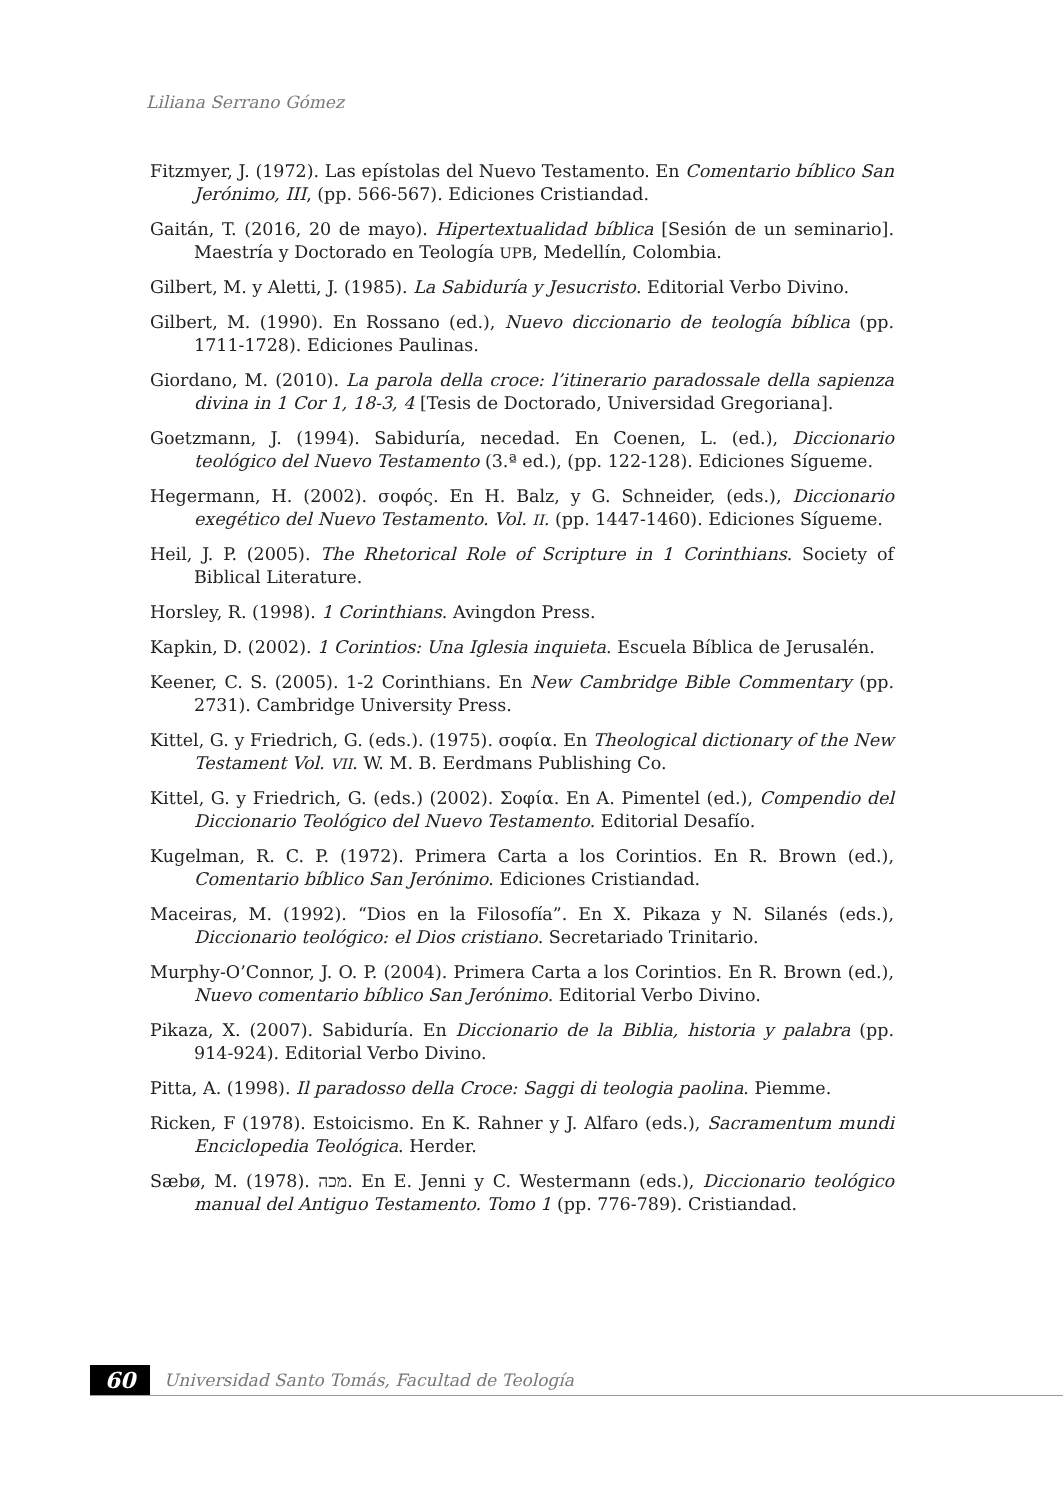Liliana Serrano Gómez
Fitzmyer, J. (1972). Las epístolas del Nuevo Testamento. En Comentario bíblico San Jerónimo, III, (pp. 566-567). Ediciones Cristiandad.
Gaitán, T. (2016, 20 de mayo). Hipertextualidad bíblica [Sesión de un seminario]. Maestría y Doctorado en Teología UPB, Medellín, Colombia.
Gilbert, M. y Aletti, J. (1985). La Sabiduría y Jesucristo. Editorial Verbo Divino.
Gilbert, M. (1990). En Rossano (ed.), Nuevo diccionario de teología bíblica (pp. 1711-1728). Ediciones Paulinas.
Giordano, M. (2010). La parola della croce: l’itinerario paradossale della sapienza divina in 1 Cor 1, 18-3, 4 [Tesis de Doctorado, Universidad Gregoriana].
Goetzmann, J. (1994). Sabiduría, necedad. En Coenen, L. (ed.), Diccionario teológico del Nuevo Testamento (3.ª ed.), (pp. 122-128). Ediciones Sígueme.
Hegermann, H. (2002). σοφός. En H. Balz, y G. Schneider, (eds.), Diccionario exegético del Nuevo Testamento. Vol. II. (pp. 1447-1460). Ediciones Sígueme.
Heil, J. P. (2005). The Rhetorical Role of Scripture in 1 Corinthians. Society of Biblical Literature.
Horsley, R. (1998). 1 Corinthians. Avingdon Press.
Kapkin, D. (2002). 1 Corintios: Una Iglesia inquieta. Escuela Bíblica de Jerusalén.
Keener, C. S. (2005). 1-2 Corinthians. En New Cambridge Bible Commentary (pp. 2731). Cambridge University Press.
Kittel, G. y Friedrich, G. (eds.). (1975). σοφία. En Theological dictionary of the New Testament Vol. VII. W. M. B. Eerdmans Publishing Co.
Kittel, G. y Friedrich, G. (eds.) (2002). Σοφία. En A. Pimentel (ed.), Compendio del Diccionario Teológico del Nuevo Testamento. Editorial Desafío.
Kugelman, R. C. P. (1972). Primera Carta a los Corintios. En R. Brown (ed.), Comentario bíblico San Jerónimo. Ediciones Cristiandad.
Maceiras, M. (1992). “Dios en la Filosofía”. En X. Pikaza y N. Silanés (eds.), Diccionario teológico: el Dios cristiano. Secretariado Trinitario.
Murphy-O’Connor, J. O. P. (2004). Primera Carta a los Corintios. En R. Brown (ed.), Nuevo comentario bíblico San Jerónimo. Editorial Verbo Divino.
Pikaza, X. (2007). Sabiduría. En Diccionario de la Biblia, historia y palabra (pp. 914-924). Editorial Verbo Divino.
Pitta, A. (1998). Il paradosso della Croce: Saggi di teologia paolina. Piemme.
Ricken, F (1978). Estoicismo. En K. Rahner y J. Alfaro (eds.), Sacramentum mundi Enciclopedia Teológica. Herder.
Sæbø, M. (1978). מכה. En E. Jenni y C. Westermann (eds.), Diccionario teológico manual del Antiguo Testamento. Tomo 1 (pp. 776-789). Cristiandad.
60
Universidad Santo Tomás, Facultad de Teología